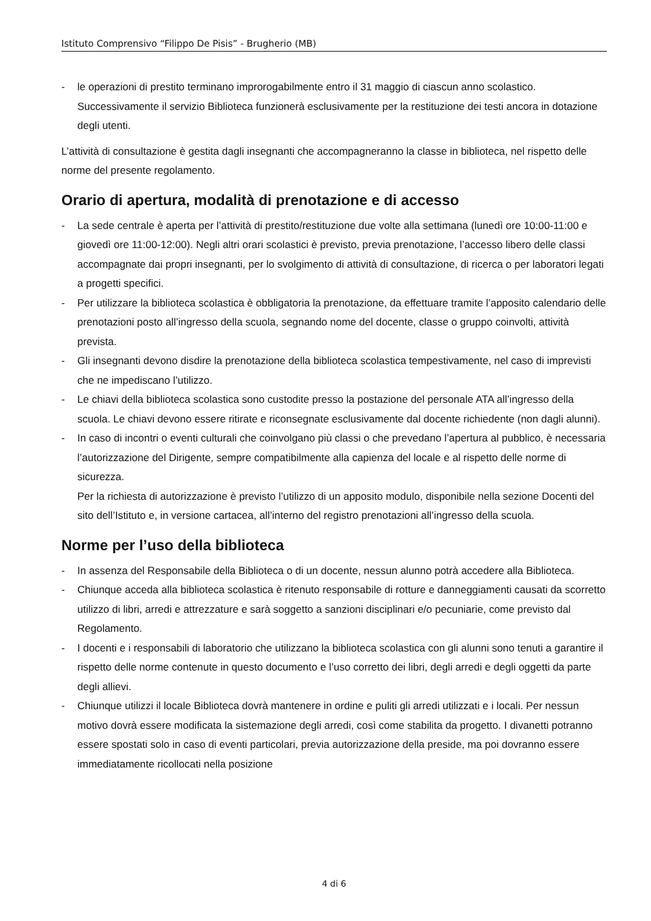Istituto Comprensivo “Filippo De Pisis” - Brugherio (MB)
- le operazioni di prestito terminano improrogabilmente entro il 31 maggio di ciascun anno scolastico. Successivamente il servizio Biblioteca funzionerà esclusivamente per la restituzione dei testi ancora in dotazione degli utenti.
L’attività di consultazione è gestita dagli insegnanti che accompagneranno la classe in biblioteca, nel rispetto delle norme del presente regolamento.
Orario di apertura, modalità di prenotazione e di accesso
- La sede centrale è aperta per l’attività di prestito/restituzione due volte alla settimana (lunedì ore 10:00-11:00 e giovedì ore 11:00-12:00). Negli altri orari scolastici è previsto, previa prenotazione, l’accesso libero delle classi accompagnate dai propri insegnanti, per lo svolgimento di attività di consultazione, di ricerca o per laboratori legati a progetti specifici.
- Per utilizzare la biblioteca scolastica è obbligatoria la prenotazione, da effettuare tramite l’apposito calendario delle prenotazioni posto all’ingresso della scuola, segnando nome del docente, classe o gruppo coinvolti, attività prevista.
- Gli insegnanti devono disdire la prenotazione della biblioteca scolastica tempestivamente, nel caso di imprevisti che ne impediscano l’utilizzo.
- Le chiavi della biblioteca scolastica sono custodite presso la postazione del personale ATA all’ingresso della scuola. Le chiavi devono essere ritirate e riconsegnate esclusivamente dal docente richiedente (non dagli alunni).
- In caso di incontri o eventi culturali che coinvolgano più classi o che prevedano l’apertura al pubblico, è necessaria l’autorizzazione del Dirigente, sempre compatibilmente alla capienza del locale e al rispetto delle norme di sicurezza.
Per la richiesta di autorizzazione è previsto l’utilizzo di un apposito modulo, disponibile nella sezione Docenti del sito dell’Istituto e, in versione cartacea, all’interno del registro prenotazioni all’ingresso della scuola.
Norme per l’uso della biblioteca
- In assenza del Responsabile della Biblioteca o di un docente, nessun alunno potrà accedere alla Biblioteca.
- Chiunque acceda alla biblioteca scolastica è ritenuto responsabile di rotture e danneggiamenti causati da scorretto utilizzo di libri, arredi e attrezzature e sarà soggetto a sanzioni disciplinari e/o pecuniarie, come previsto dal Regolamento.
- I docenti e i responsabili di laboratorio che utilizzano la biblioteca scolastica con gli alunni sono tenuti a garantire il rispetto delle norme contenute in questo documento e l’uso corretto dei libri, degli arredi e degli oggetti da parte degli allievi.
- Chiunque utilizzi il locale Biblioteca dovrà mantenere in ordine e puliti gli arredi utilizzati e i locali. Per nessun motivo dovrà essere modificata la sistemazione degli arredi, così come stabilita da progetto. I divanetti potranno essere spostati solo in caso di eventi particolari, previa autorizzazione della preside, ma poi dovranno essere immediatamente ricollocati nella posizione
4 di 6